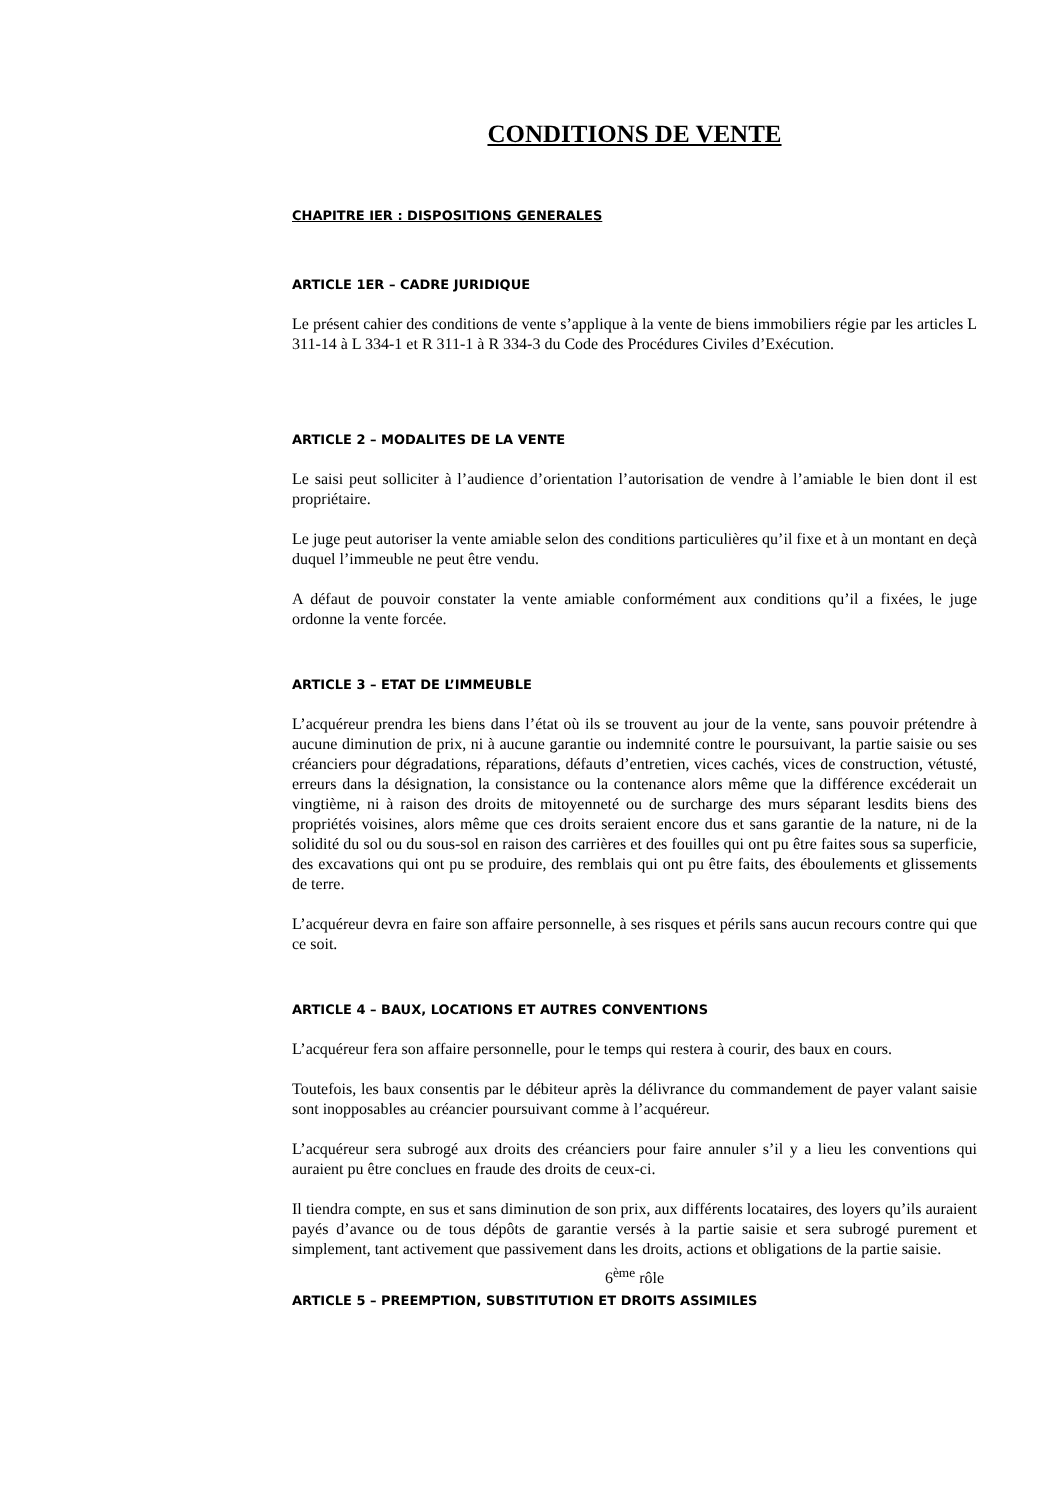CONDITIONS DE VENTE
CHAPITRE IER : DISPOSITIONS GENERALES
ARTICLE 1ER – CADRE JURIDIQUE
Le présent cahier des conditions de vente s’applique à la vente de biens immobiliers régie par les articles L 311-14 à L 334-1 et R 311-1 à R 334-3 du Code des Procédures Civiles d’Exécution.
ARTICLE 2 – MODALITES DE LA VENTE
Le saisi peut solliciter à l’audience d’orientation l’autorisation de vendre à l’amiable le bien dont il est propriétaire.
Le juge peut autoriser la vente amiable selon des conditions particulières qu’il fixe et à un montant en deçà duquel l’immeuble ne peut être vendu.
A défaut de pouvoir constater la vente amiable conformément aux conditions qu’il a fixées, le juge ordonne la vente forcée.
ARTICLE 3 – ETAT DE L’IMMEUBLE
L’acquéreur prendra les biens dans l’état où ils se trouvent au jour de la vente, sans pouvoir prétendre à aucune diminution de prix, ni à aucune garantie ou indemnité contre le poursuivant, la partie saisie ou ses créanciers pour dégradations, réparations, défauts d’entretien, vices cachés, vices de construction, vétusté, erreurs dans la désignation, la consistance ou la contenance alors même que la différence excéderait un vingtième, ni à raison des droits de mitoyenneté ou de surcharge des murs séparant lesdits biens des propriétés voisines, alors même que ces droits seraient encore dus et sans garantie de la nature, ni de la solidité du sol ou du sous-sol en raison des carrières et des fouilles qui ont pu être faites sous sa superficie, des excavations qui ont pu se produire, des remblais qui ont pu être faits, des éboulements et glissements de terre.
L’acquéreur devra en faire son affaire personnelle, à ses risques et périls sans aucun recours contre qui que ce soit.
ARTICLE 4 – BAUX, LOCATIONS ET AUTRES CONVENTIONS
L’acquéreur fera son affaire personnelle, pour le temps qui restera à courir, des baux en cours.
Toutefois, les baux consentis par le débiteur après la délivrance du commandement de payer valant saisie sont inopposables au créancier poursuivant comme à l’acquéreur.
L’acquéreur sera subrogé aux droits des créanciers pour faire annuler s’il y a lieu les conventions qui auraient pu être conclues en fraude des droits de ceux-ci.
Il tiendra compte, en sus et sans diminution de son prix, aux différents locataires, des loyers qu’ils auraient payés d’avance ou de tous dépôts de garantie versés à la partie saisie et sera subrogé purement et simplement, tant activement que passivement dans les droits, actions et obligations de la partie saisie.
6<sup>ème</sup> rôle
ARTICLE 5 – PREEMPTION, SUBSTITUTION ET DROITS ASSIMILES